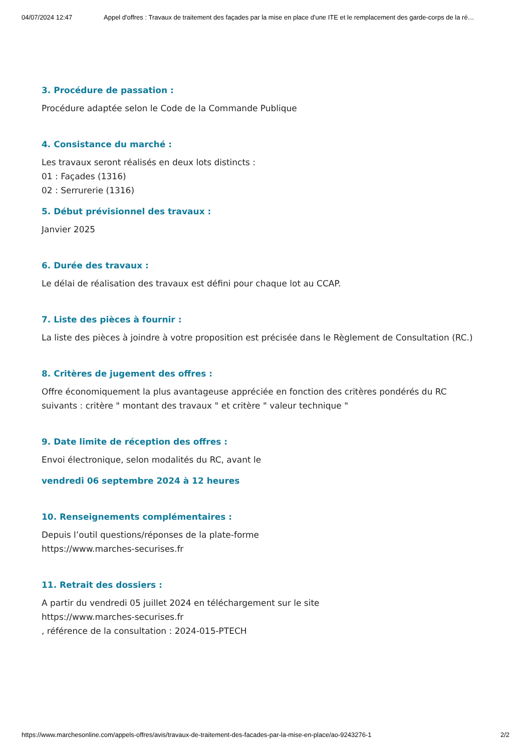04/07/2024 12:47 Appel d'offres : Travaux de traitement des façades par la mise en place d'une ITE et le remplacement des garde-corps de la ré…
3. Procédure de passation :
Procédure adaptée selon le Code de la Commande Publique
4. Consistance du marché :
Les travaux seront réalisés en deux lots distincts :
01 : Façades (1316)
02 : Serrurerie (1316)
5. Début prévisionnel des travaux :
Janvier 2025
6. Durée des travaux :
Le délai de réalisation des travaux est défini pour chaque lot au CCAP.
7. Liste des pièces à fournir :
La liste des pièces à joindre à votre proposition est précisée dans le Règlement de Consultation (RC.)
8. Critères de jugement des offres :
Offre économiquement la plus avantageuse appréciée en fonction des critères pondérés du RC
suivants : critère " montant des travaux " et critère " valeur technique "
9. Date limite de réception des offres :
Envoi électronique, selon modalités du RC, avant le
vendredi 06 septembre 2024 à 12 heures
10. Renseignements complémentaires :
Depuis l’outil questions/réponses de la plate-forme
https://www.marches-securises.fr
11. Retrait des dossiers :
A partir du vendredi 05 juillet 2024 en téléchargement sur le site
https://www.marches-securises.fr
, référence de la consultation : 2024-015-PTECH
https://www.marchesonline.com/appels-offres/avis/travaux-de-traitement-des-facades-par-la-mise-en-place/ao-9243276-1 2/2